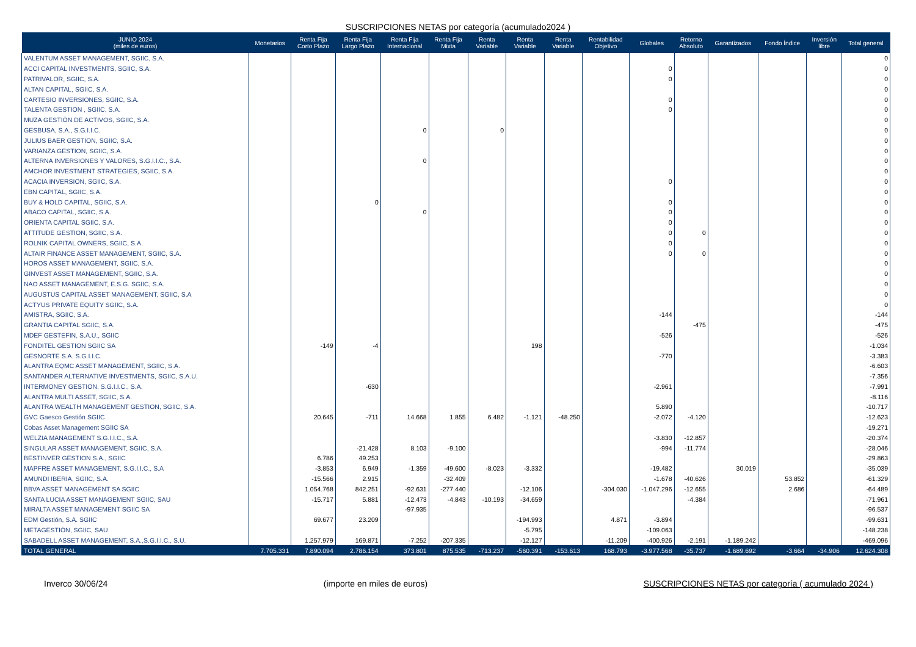SUSCRIPCIONES NETAS por categoría (acumulado2024 )
| JUNIO 2024 (miles de euros) | Monetarios | Renta Fija Corto Plazo | Renta Fija Largo Plazo | Renta Fija Internacional | Renta Fija Mixta | Renta Variable | Renta Variable | Renta Variable | Rentabilidad Objetivo | Globales | Retorno Absoluto | Garantizados | Fondo Índice | Inversión libre | Total general |
| --- | --- | --- | --- | --- | --- | --- | --- | --- | --- | --- | --- | --- | --- | --- | --- |
| VALENTUM ASSET MANAGEMENT, SGIIC, S.A. | | | | | | | | | | | | | | | 0 |
| ACCI CAPITAL INVESTMENTS, SGIIC, S.A. | | | | | | | | | | 0 | | | | | 0 |
| PATRIVALOR, SGIIC, S.A. | | | | | | | | | | 0 | | | | | 0 |
| ALTAN CAPITAL, SGIIC, S.A. | | | | | | | | | | | | | | | 0 |
| CARTESIO INVERSIONES, SGIIC, S.A. | | | | | | | | | | 0 | | | | | 0 |
| TALENTA GESTION , SGIIC, S.A. | | | | | | | | | | 0 | | | | | 0 |
| MUZA GESTIÓN DE ACTIVOS, SGIIC, S.A. | | | | | | | | | | | | | | | 0 |
| GESBUSA, S.A., S.G.I.I.C. | | | | 0 | | 0 | | | | | | | | | 0 |
| JULIUS BAER GESTION, SGIIC, S.A. | | | | | | | | | | | | | | | 0 |
| VARIANZA GESTION, SGIIC, S.A. | | | | | | | | | | | | | | | 0 |
| ALTERNA INVERSIONES Y VALORES, S.G.I.I.C., S.A. | | | | 0 | | | | | | | | | | | 0 |
| AMCHOR INVESTMENT STRATEGIES, SGIIC, S.A. | | | | | | | | | | | | | | | 0 |
| ACACIA INVERSION, SGIIC, S.A. | | | | | | | | | | 0 | | | | | 0 |
| EBN CAPITAL, SGIIC, S.A. | | | | | | | | | | | | | | | 0 |
| BUY & HOLD CAPITAL, SGIIC, S.A. | | | 0 | | | | | | | 0 | | | | | 0 |
| ABACO CAPITAL, SGIIC, S.A. | | | | 0 | | | | | | 0 | | | | | 0 |
| ORIENTA CAPITAL SGIIC, S.A. | | | | | | | | | | 0 | | | | | 0 |
| ATTITUDE GESTION, SGIIC, S.A. | | | | | | | | | | 0 | 0 | | | | 0 |
| ROLNIK CAPITAL OWNERS, SGIIC, S.A. | | | | | | | | | | 0 | | | | | 0 |
| ALTAIR FINANCE ASSET MANAGEMENT, SGIIC, S.A. | | | | | | | | | | 0 | 0 | | | | 0 |
| HOROS ASSET MANAGEMENT, SGIIC, S.A. | | | | | | | | | | | | | | | 0 |
| GINVEST ASSET MANAGEMENT, SGIIC, S.A. | | | | | | | | | | | | | | | 0 |
| NAO ASSET MANAGEMENT, E.S.G. SGIIC, S.A. | | | | | | | | | | | | | | | 0 |
| AUGUSTUS CAPITAL ASSET MANAGEMENT, SGIIC, S.A | | | | | | | | | | | | | | | 0 |
| ACTYUS PRIVATE EQUITY SGIIC, S.A. | | | | | | | | | | | | | | | 0 |
| AMISTRA, SGIIC, S.A. | | | | | | | | | | -144 | | | | | -144 |
| GRANTIA CAPITAL SGIIC, S.A. | | | | | | | | | | | -475 | | | | -475 |
| MDEF GESTEFIN, S.A.U., SGIIC | | | | | | | | | | -526 | | | | | -526 |
| FONDITEL GESTION SGIIC SA | | -149 | -4 | | | | 198 | | | | | | | | -1.034 |
| GESNORTE S.A. S.G.I.I.C. | | | | | | | | | | -770 | | | | | -3.383 |
| ALANTRA EQMC ASSET MANAGEMENT, SGIIC, S.A. | | | | | | | | | | | | | | | -6.603 |
| SANTANDER ALTERNATIVE INVESTMENTS, SGIIC, S.A.U. | | | | | | | | | | | | | | | -7.356 |
| INTERMONEY GESTION, S.G.I.I.C., S.A. | | | -630 | | | | | | | -2.961 | | | | | -7.991 |
| ALANTRA MULTI ASSET, SGIIC, S.A. | | | | | | | | | | | | | | | -8.116 |
| ALANTRA WEALTH MANAGEMENT GESTION, SGIIC, S.A. | | | | | | | | | | 5.890 | | | | | -10.717 |
| GVC Gaesco Gestión SGIIC | | 20.645 | -711 | 14.668 | 1.855 | 6.482 | -1.121 | -48.250 | | -2.072 | -4.120 | | | | -12.623 |
| Cobas Asset Management SGIIC SA | | | | | | | | | | | | | | | -19.271 |
| WELZIA MANAGEMENT S.G.I.I.C., S.A. | | | | | | | | | | -3.830 | -12.857 | | | | -20.374 |
| SINGULAR ASSET MANAGEMENT, SGIIC, S.A. | | | -21.428 | 8.103 | -9.100 | | | | | -994 | -11.774 | | | | -28.046 |
| BESTINVER GESTION S.A., SGIIC | | 6.786 | 49.253 | | | | | | | | | | | | -29.863 |
| MAPFRE ASSET MANAGEMENT, S.G.I.I.C., S.A | | -3.853 | 6.949 | -1.359 | -49.600 | -8.023 | -3.332 | | | -19.482 | | 30.019 | | | -35.039 |
| AMUNDI IBERIA, SGIIC, S.A. | | -15.566 | 2.915 | | -32.409 | | | | | -1.678 | -40.626 | | 53.852 | | -61.329 |
| BBVA ASSET MANAGEMENT SA SGIIC | | 1.054.768 | 842.251 | -92.631 | -277.440 | | -12.106 | | -304.030 | -1.047.296 | -12.655 | | 2.686 | | -64.489 |
| SANTA LUCIA ASSET MANAGEMENT SGIIC, SAU | | -15.717 | 5.881 | -12.473 | -4.843 | -10.193 | -34.659 | | | | -4.384 | | | | -71.961 |
| MIRALTA ASSET MANAGEMENT SGIIC SA | | | | -97.935 | | | | | | | | | | | -96.537 |
| EDM Gestión, S.A. SGIIC | | 69.677 | 23.209 | | | | -194.993 | | 4.871 | -3.894 | | | | | -99.631 |
| METAGESTIÓN, SGIIC, SAU | | | | | | | -5.795 | | | -109.063 | | | | | -148.238 |
| SABADELL ASSET MANAGEMENT, S.A.,S.G.I.I.C., S.U. | | 1.257.979 | 169.871 | -7.252 | -207.335 | | -12.127 | | -11.209 | -400.926 | -2.191 | -1.189.242 | | | -469.096 |
| TOTAL GENERAL | 7.705.331 | 7.890.094 | 2.786.154 | 373.801 | 875.535 | -713.237 | -560.391 | -153.613 | 168.793 | -3.977.568 | -35.737 | -1.689.692 | -3.664 | -34.906 | 12.624.308 |
Inverco 30/06/24 (importe en miles de euros) SUSCRIPCIONES NETAS por categoría ( acumulado 2024 )